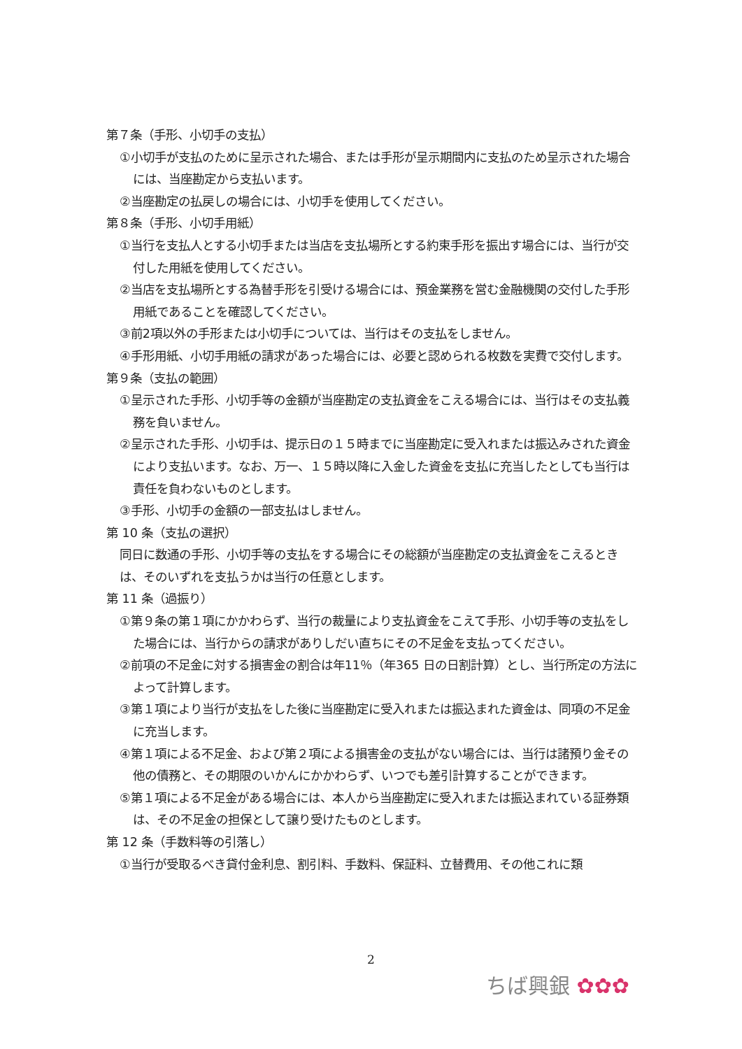第７条（手形、小切手の支払）
①小切手が支払のために呈示された場合、または手形が呈示期間内に支払のため呈示された場合には、当座勘定から支払います。
②当座勘定の払戻しの場合には、小切手を使用してください。
第８条（手形、小切手用紙）
①当行を支払人とする小切手または当店を支払場所とする約束手形を振出す場合には、当行が交付した用紙を使用してください。
②当店を支払場所とする為替手形を引受ける場合には、預金業務を営む金融機関の交付した手形用紙であることを確認してください。
③前2項以外の手形または小切手については、当行はその支払をしません。
④手形用紙、小切手用紙の請求があった場合には、必要と認められる枚数を実費で交付します。
第９条（支払の範囲）
①呈示された手形、小切手等の金額が当座勘定の支払資金をこえる場合には、当行はその支払義務を負いません。
②呈示された手形、小切手は、提示日の１５時までに当座勘定に受入れまたは振込みされた資金により支払います。なお、万一、１５時以降に入金した資金を支払に充当したとしても当行は責任を負わないものとします。
③手形、小切手の金額の一部支払はしません。
第 10 条（支払の選択）
同日に数通の手形、小切手等の支払をする場合にその総額が当座勘定の支払資金をこえるときは、そのいずれを支払うかは当行の任意とします。
第 11 条（過振り）
①第９条の第１項にかかわらず、当行の裁量により支払資金をこえて手形、小切手等の支払をした場合には、当行からの請求がありしだい直ちにその不足金を支払ってください。
②前項の不足金に対する損害金の割合は年11％（年365 日の日割計算）とし、当行所定の方法によって計算します。
③第１項により当行が支払をした後に当座勘定に受入れまたは振込まれた資金は、同項の不足金に充当します。
④第１項による不足金、および第２項による損害金の支払がない場合には、当行は諸預り金その他の債務と、その期限のいかんにかかわらず、いつでも差引計算することができます。
⑤第１項による不足金がある場合には、本人から当座勘定に受入れまたは振込まれている証券類は、その不足金の担保として譲り受けたものとします。
第 12 条（手数料等の引落し）
①当行が受取るべき貸付金利息、割引料、手数料、保証料、立替費用、その他これに類
2
ちば興銀 ✿✿✿